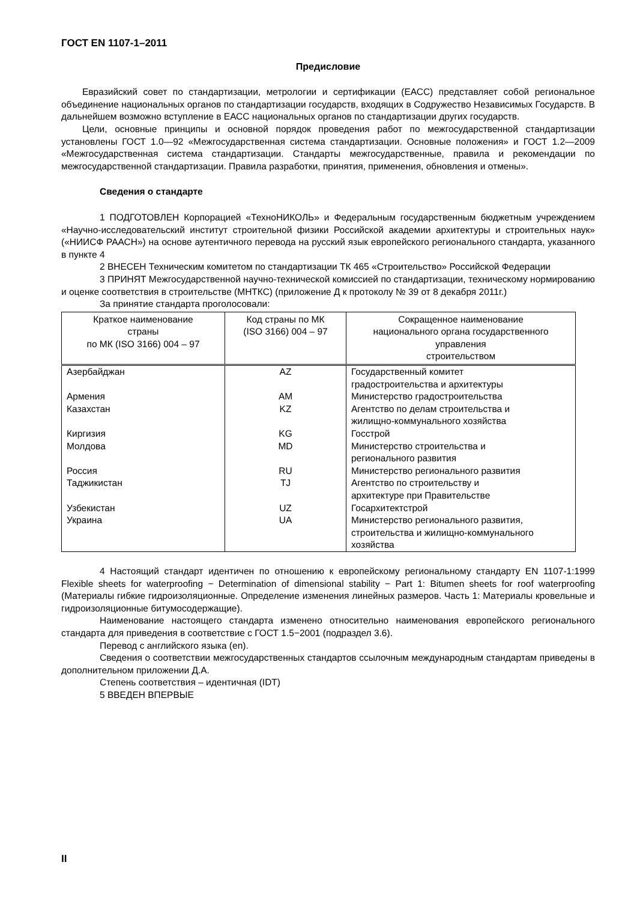ГОСТ EN 1107-1–2011
Предисловие
Евразийский совет по стандартизации, метрологии и сертификации (ЕАСС) представляет собой региональное объединение национальных органов по стандартизации государств, входящих в Содружество Независимых Государств. В дальнейшем возможно вступление в ЕАСС национальных органов по стандартизации других государств.
Цели, основные принципы и основной порядок проведения работ по межгосударственной стандартизации установлены ГОСТ 1.0—92 «Межгосударственная система стандартизации. Основные положения» и ГОСТ 1.2—2009 «Межгосударственная система стандартизации. Стандарты межгосударственные, правила и рекомендации по межгосударственной стандартизации. Правила разработки, принятия, применения, обновления и отмены».
Сведения о стандарте
1 ПОДГОТОВЛЕН Корпорацией «ТехноНИКОЛЬ» и Федеральным государственным бюджетным учреждением «Научно-исследовательский институт строительной физики Российской академии архитектуры и строительных наук» («НИИСФ РААСН») на основе аутентичного перевода на русский язык европейского регионального стандарта, указанного в пункте 4
2 ВНЕСЕН Техническим комитетом по стандартизации ТК 465 «Строительство» Российской Федерации
3 ПРИНЯТ Межгосударственной научно-технической комиссией по стандартизации, техническому нормированию и оценке соответствия в строительстве (МНТКС) (приложение Д к протоколу № 39 от 8 декабря 2011г.)
За принятие стандарта проголосовали:
| Краткое наименование страны по МК (ISO 3166) 004 – 97 | Код страны по МК (ISO 3166) 004 – 97 | Сокращенное наименование национального органа государственного управления строительством |
| --- | --- | --- |
| Азербайджан Армения Казахстан Киргизия Молдова Россия Таджикистан Узбекистан Украина | AZ AM KZ KG MD RU TJ UZ UA | Государственный комитет градостроительства и архитектуры Министерство градостроительства Агентство по делам строительства и жилищно-коммунального хозяйства Госстрой Министерство строительства и регионального развития Министерство регионального развития Агентство по строительству и архитектуре при Правительстве Госархитектстрой Министерство регионального развития, строительства и жилищно-коммунального хозяйства |
4 Настоящий стандарт идентичен по отношению к европейскому региональному стандарту EN 1107-1:1999 Flexible sheets for waterproofing − Determination of dimensional stability − Part 1: Bitumen sheets for roof waterproofing (Материалы гибкие гидроизоляционные. Определение изменения линейных размеров. Часть 1: Материалы кровельные и гидроизоляционные битумосодержащие).
Наименование настоящего стандарта изменено относительно наименования европейского регионального стандарта для приведения в соответствие с ГОСТ 1.5−2001 (подраздел 3.6).
Перевод с английского языка (en).
Сведения о соответствии межгосударственных стандартов ссылочным международным стандартам приведены в дополнительном приложении Д.А.
Степень соответствия – идентичная (IDT)
5 ВВЕДЕН ВПЕРВЫЕ
II